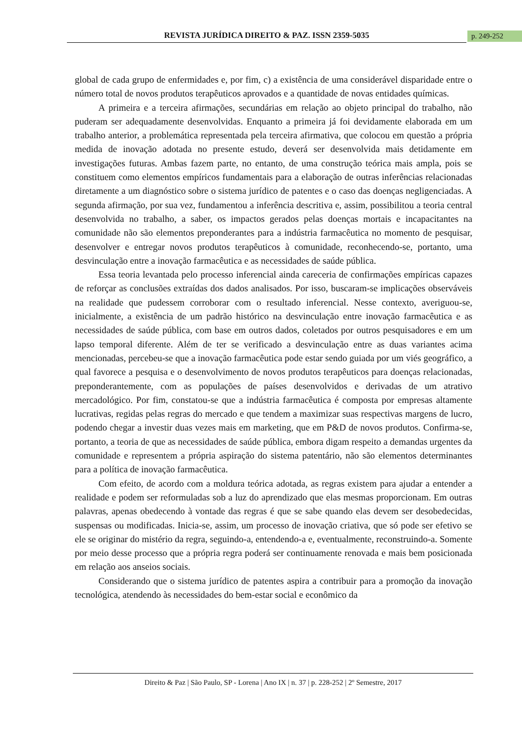REVISTA JURÍDICA DIREITO & PAZ. ISSN 2359-5035 p. 249-252
global de cada grupo de enfermidades e, por fim, c) a existência de uma considerável disparidade entre o número total de novos produtos terapêuticos aprovados e a quantidade de novas entidades químicas.
A primeira e a terceira afirmações, secundárias em relação ao objeto principal do trabalho, não puderam ser adequadamente desenvolvidas. Enquanto a primeira já foi devidamente elaborada em um trabalho anterior, a problemática representada pela terceira afirmativa, que colocou em questão a própria medida de inovação adotada no presente estudo, deverá ser desenvolvida mais detidamente em investigações futuras. Ambas fazem parte, no entanto, de uma construção teórica mais ampla, pois se constituem como elementos empíricos fundamentais para a elaboração de outras inferências relacionadas diretamente a um diagnóstico sobre o sistema jurídico de patentes e o caso das doenças negligenciadas. A segunda afirmação, por sua vez, fundamentou a inferência descritiva e, assim, possibilitou a teoria central desenvolvida no trabalho, a saber, os impactos gerados pelas doenças mortais e incapacitantes na comunidade não são elementos preponderantes para a indústria farmacêutica no momento de pesquisar, desenvolver e entregar novos produtos terapêuticos à comunidade, reconhecendo-se, portanto, uma desvinculação entre a inovação farmacêutica e as necessidades de saúde pública.
Essa teoria levantada pelo processo inferencial ainda careceria de confirmações empíricas capazes de reforçar as conclusões extraídas dos dados analisados. Por isso, buscaram-se implicações observáveis na realidade que pudessem corroborar com o resultado inferencial. Nesse contexto, averiguou-se, inicialmente, a existência de um padrão histórico na desvinculação entre inovação farmacêutica e as necessidades de saúde pública, com base em outros dados, coletados por outros pesquisadores e em um lapso temporal diferente. Além de ter se verificado a desvinculação entre as duas variantes acima mencionadas, percebeu-se que a inovação farmacêutica pode estar sendo guiada por um viés geográfico, a qual favorece a pesquisa e o desenvolvimento de novos produtos terapêuticos para doenças relacionadas, preponderantemente, com as populações de países desenvolvidos e derivadas de um atrativo mercadológico. Por fim, constatou-se que a indústria farmacêutica é composta por empresas altamente lucrativas, regidas pelas regras do mercado e que tendem a maximizar suas respectivas margens de lucro, podendo chegar a investir duas vezes mais em marketing, que em P&D de novos produtos. Confirma-se, portanto, a teoria de que as necessidades de saúde pública, embora digam respeito a demandas urgentes da comunidade e representem a própria aspiração do sistema patentário, não são elementos determinantes para a política de inovação farmacêutica.
Com efeito, de acordo com a moldura teórica adotada, as regras existem para ajudar a entender a realidade e podem ser reformuladas sob a luz do aprendizado que elas mesmas proporcionam. Em outras palavras, apenas obedecendo à vontade das regras é que se sabe quando elas devem ser desobedecidas, suspensas ou modificadas. Inicia-se, assim, um processo de inovação criativa, que só pode ser efetivo se ele se originar do mistério da regra, seguindo-a, entendendo-a e, eventualmente, reconstruindo-a. Somente por meio desse processo que a própria regra poderá ser continuamente renovada e mais bem posicionada em relação aos anseios sociais.
Considerando que o sistema jurídico de patentes aspira a contribuir para a promoção da inovação tecnológica, atendendo às necessidades do bem-estar social e econômico da
Direito & Paz | São Paulo, SP - Lorena | Ano IX | n. 37 | p. 228-252 | 2º Semestre, 2017